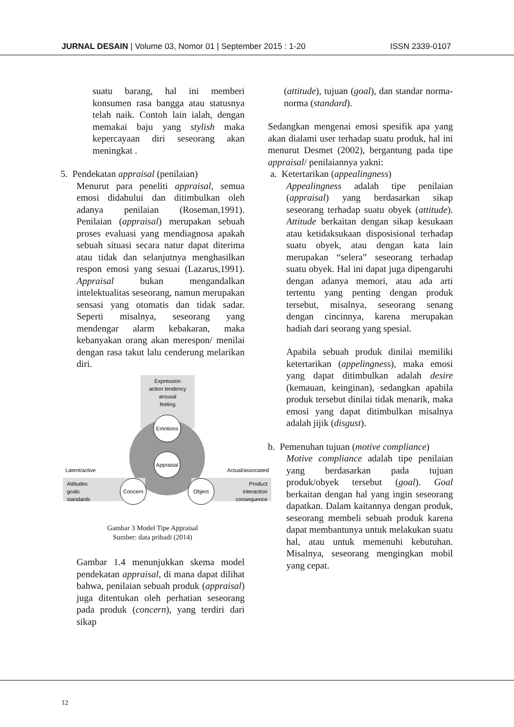JURNAL DESAIN | Volume 03, Nomor 01 | September 2015 : 1-20 ISSN 2339-0107
suatu barang, hal ini memberi konsumen rasa bangga atau statusnya telah naik. Contoh lain ialah, dengan memakai baju yang stylish maka kepercayaan diri seseorang akan meningkat .
5. Pendekatan appraisal (penilaian)
Menurut para peneliti appraisal, semua emosi didahului dan ditimbulkan oleh adanya penilaian (Roseman,1991). Penilaian (appraisal) merupakan sebuah proses evaluasi yang mendiagnosa apakah sebuah situasi secara natur dapat diterima atau tidak dan selanjutnya menghasilkan respon emosi yang sesuai (Lazarus,1991). Appraisal bukan mengandalkan intelektualitas seseorang, namun merupakan sensasi yang otomatis dan tidak sadar. Seperti misalnya, seseorang yang mendengar alarm kebakaran, maka kebanyakan orang akan merespon/ menilai dengan rasa takut lalu cenderung melarikan diri.
Expression
action tendency
arousal
feeling
Emotions
Appraisal
Concern
Object
Latent/active
Actual/associated
Attitudes
goals
standards
Product
interaction
consequence
Gambar 3 Model Tipe Appraisal
Sumber: data pribadi (2014)
Gambar 1.4 menunjukkan skema model pendekatan appraisal, di mana dapat dilihat bahwa, penilaian sebuah produk (appraisal) juga ditentukan oleh perhatian seseorang pada produk (concern), yang terdiri dari sikap
(attitude), tujuan (goal), dan standar norma-norma (standard).
Sedangkan mengenai emosi spesifik apa yang akan dialami user terhadap suatu produk, hal ini menurut Desmet (2002), bergantung pada tipe appraisal/ penilaiannya yakni:
a. Ketertarikan (appealingness)
Appealingness adalah tipe penilaian (appraisal) yang berdasarkan sikap seseorang terhadap suatu obyek (attitude). Attitude berkaitan dengan sikap kesukaan atau ketidaksukaan disposisional terhadap suatu obyek, atau dengan kata lain merupakan “selera” seseorang terhadap suatu obyek. Hal ini dapat juga dipengaruhi dengan adanya memori, atau ada arti tertentu yang penting dengan produk tersebut, misalnya, seseorang senang dengan cincinnya, karena merupakan hadiah dari seorang yang spesial.
Apabila sebuah produk dinilai memiliki ketertarikan (appelingness), maka emosi yang dapat ditimbulkan adalah desire (kemauan, keinginan), sedangkan apabila produk tersebut dinilai tidak menarik, maka emosi yang dapat ditimbulkan misalnya adalah jijik (disgust).
b. Pemenuhan tujuan (motive compliance)
Motive compliance adalah tipe penilaian yang berdasarkan pada tujuan produk/obyek tersebut (goal). Goal berkaitan dengan hal yang ingin seseorang dapatkan. Dalam kaitannya dengan produk, seseorang membeli sebuah produk karena dapat membantunya untuk melakukan suatu hal, atau untuk memenuhi kebutuhan. Misalnya, seseorang mengingkan mobil yang cepat.
12